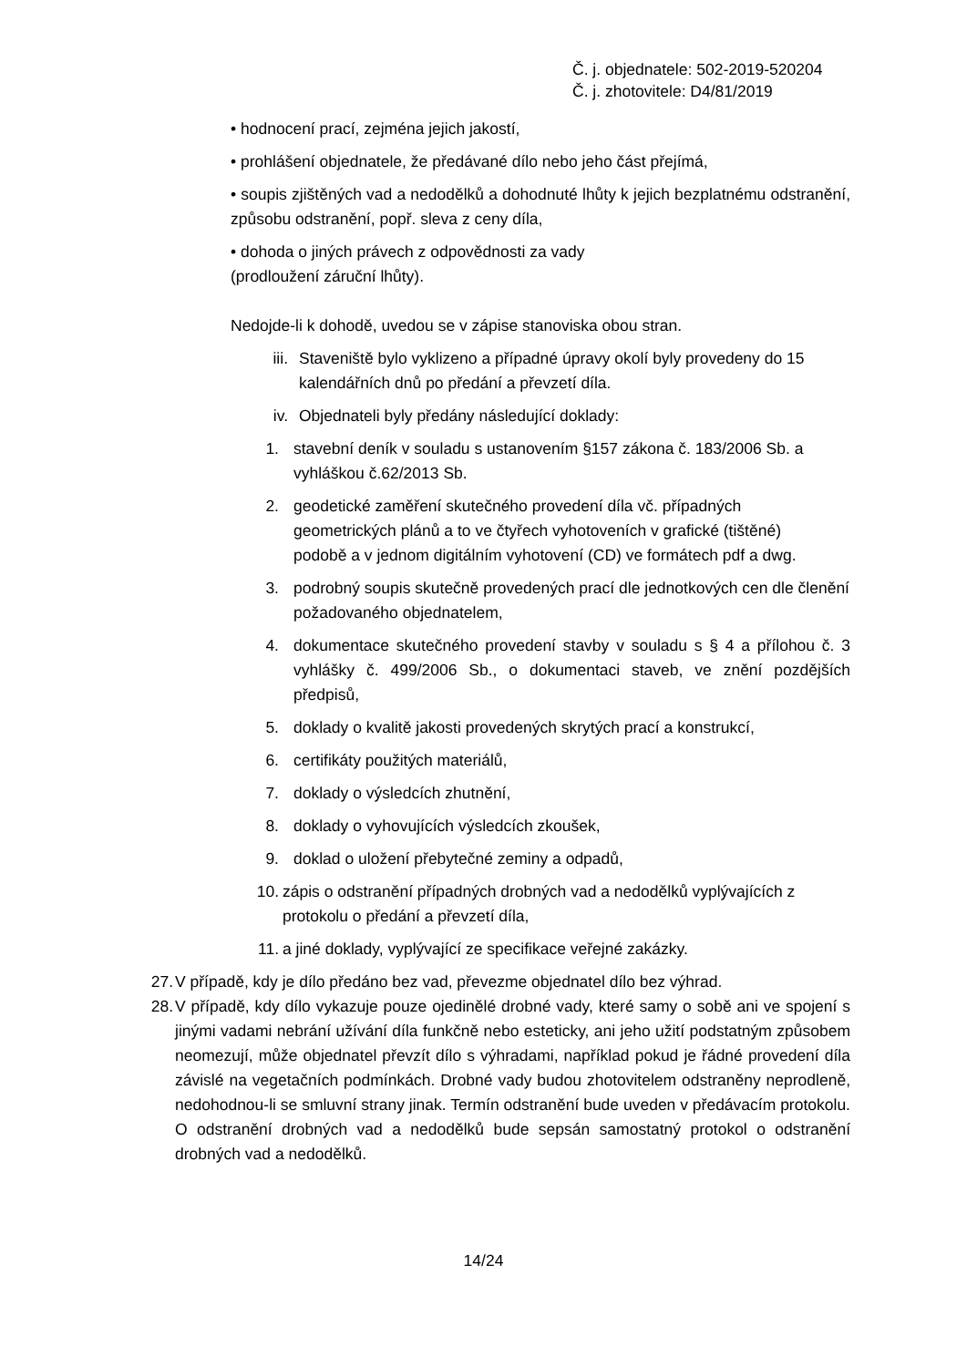Č. j. objednatele: 502-2019-520204
Č. j. zhotovitele: D4/81/2019
• hodnocení prací, zejména jejich jakostí,
• prohlášení objednatele, že předávané dílo nebo jeho část přejímá,
• soupis zjištěných vad a nedodělků a dohodnuté lhůty k jejich bezplatnému odstranění, způsobu odstranění, popř. sleva z ceny díla,
• dohoda o jiných právech z odpovědnosti za vady
(prodloužení záruční lhůty).
Nedojde-li k dohodě, uvedou se v zápise stanoviska obou stran.
iii. Staveniště bylo vyklizeno a případné úpravy okolí byly provedeny do 15 kalendářních dnů po předání a převzetí díla.
iv. Objednateli byly předány následující doklady:
1. stavební deník v souladu s ustanovením §157 zákona č. 183/2006 Sb. a vyhláškou č.62/2013 Sb.
2. geodetické zaměření skutečného provedení díla vč. případných geometrických plánů a to ve čtyřech vyhotoveních v grafické (tištěné) podobě a v jednom digitálním vyhotovení (CD) ve formátech pdf a dwg.
3. podrobný soupis skutečně provedených prací dle jednotkových cen dle členění požadovaného objednatelem,
4. dokumentace skutečného provedení stavby v souladu s § 4 a přílohou č. 3 vyhlášky č. 499/2006 Sb., o dokumentaci staveb, ve znění pozdějších předpisů,
5. doklady o kvalitě jakosti provedených skrytých prací a konstrukcí,
6. certifikáty použitých materiálů,
7. doklady o výsledcích zhutnění,
8. doklady o vyhovujících výsledcích zkoušek,
9. doklad o uložení přebytečné zeminy a odpadů,
10. zápis o odstranění případných drobných vad a nedodělků vyplývajících z protokolu o předání a převzetí díla,
11. a jiné doklady, vyplývající ze specifikace veřejné zakázky.
27. V případě, kdy je dílo předáno bez vad, převezme objednatel dílo bez výhrad.
28. V případě, kdy dílo vykazuje pouze ojedinělé drobné vady, které samy o sobě ani ve spojení s jinými vadami nebrání užívání díla funkčně nebo esteticky, ani jeho užití podstatným způsobem neomezují, může objednatel převzít dílo s výhradami, například pokud je řádné provedení díla závislé na vegetačních podmínkách. Drobné vady budou zhotovitelem odstraněny neprodleně, nedohodnou-li se smluvní strany jinak. Termín odstranění bude uveden v předávacím protokolu. O odstranění drobných vad a nedodělků bude sepsán samostatný protokol o odstranění drobných vad a nedodělků.
14/24